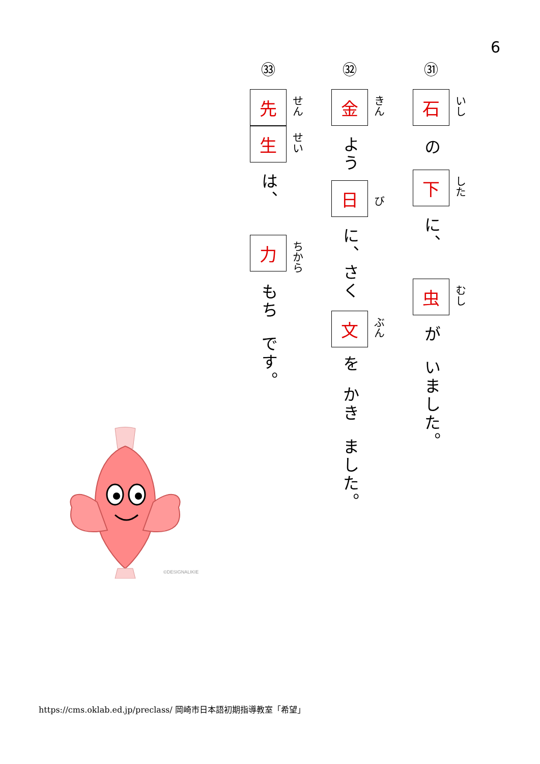6
㉛
石
いし
の
下
した
に、
虫
むし
が
いました。
㉜
金
きん
よう
日
び
に、さく
文
ぶん
を
かき
ました。
㉝
先
せん
生
せい
は、
力
ちから
もち
です。
©DESIGNALIKIE
https://cms.oklab.ed.jp/preclass/ 岡崎市日本語初期指導教室「希望」